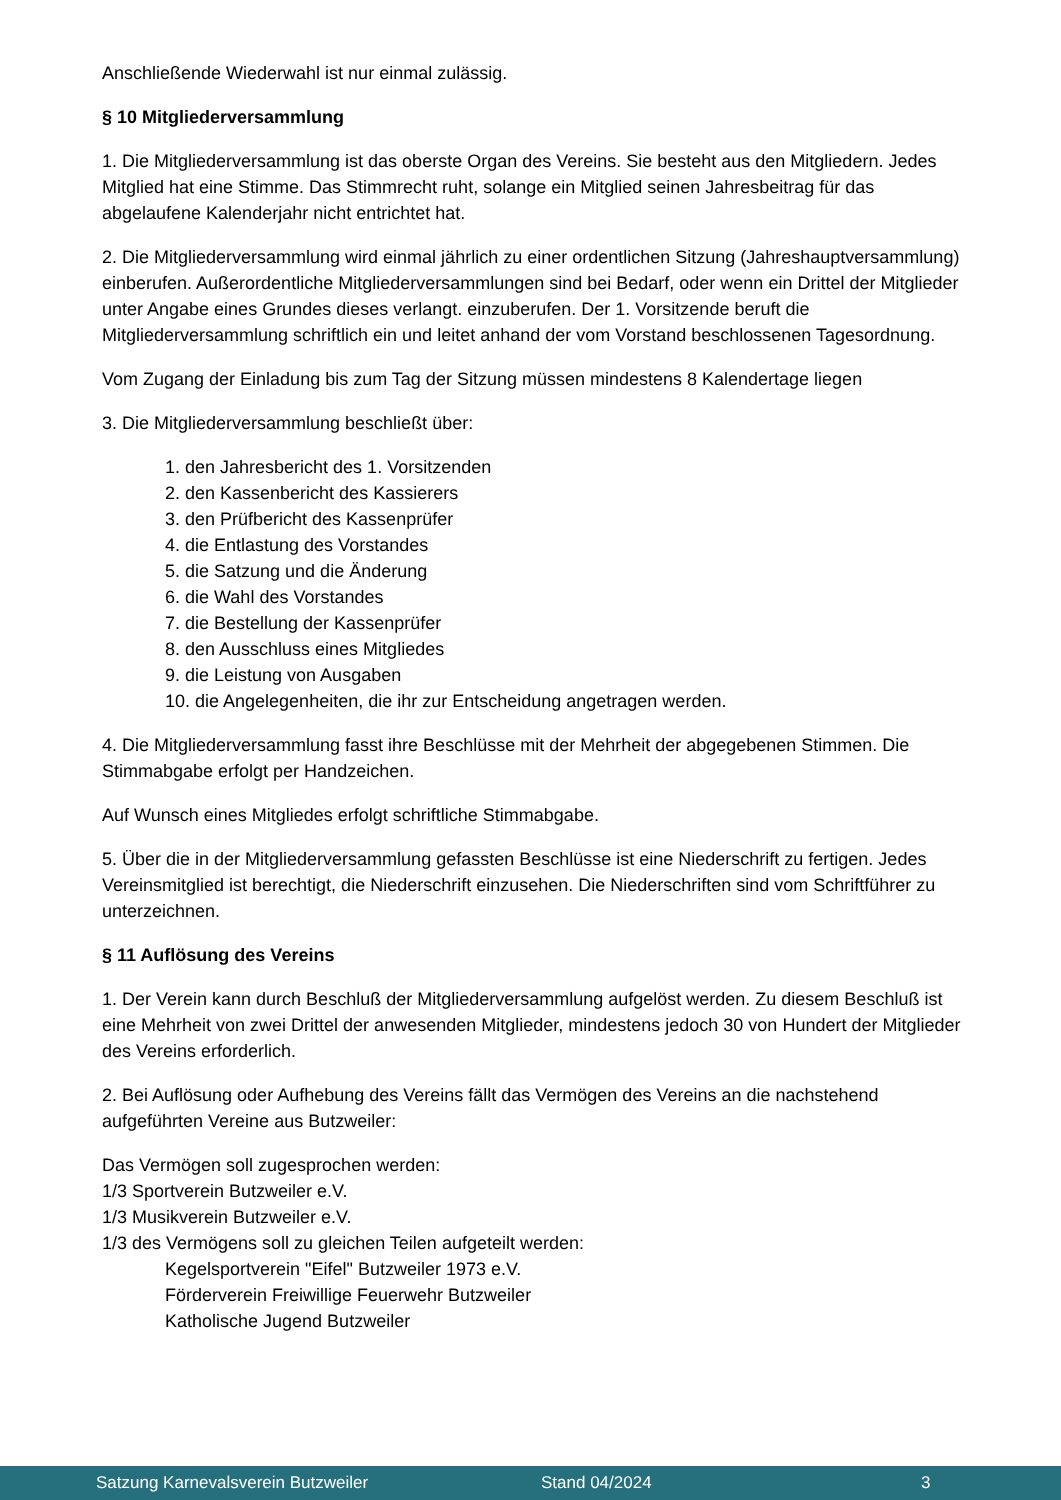Anschließende Wiederwahl ist nur einmal zulässig.
§ 10 Mitgliederversammlung
1. Die Mitgliederversammlung ist das oberste Organ des Vereins. Sie besteht aus den Mitgliedern. Jedes Mitglied hat eine Stimme. Das Stimmrecht ruht, solange ein Mitglied seinen Jahresbeitrag für das abgelaufene Kalenderjahr nicht entrichtet hat.
2. Die Mitgliederversammlung wird einmal jährlich zu einer ordentlichen Sitzung (Jahreshauptversammlung) einberufen. Außerordentliche Mitgliederversammlungen sind bei Bedarf, oder wenn ein Drittel der Mitglieder unter Angabe eines Grundes dieses verlangt. einzuberufen. Der 1. Vorsitzende beruft die Mitgliederversammlung schriftlich ein und leitet anhand der vom Vorstand beschlossenen Tagesordnung.
Vom Zugang der Einladung bis zum Tag der Sitzung müssen mindestens 8 Kalendertage liegen
3. Die Mitgliederversammlung beschließt über:
1. den Jahresbericht des 1. Vorsitzenden
2. den Kassenbericht des Kassierers
3. den Prüfbericht des Kassenprüfer
4. die Entlastung des Vorstandes
5. die Satzung und die Änderung
6. die Wahl des Vorstandes
7. die Bestellung der Kassenprüfer
8. den Ausschluss eines Mitgliedes
9. die Leistung von Ausgaben
10. die Angelegenheiten, die ihr zur Entscheidung angetragen werden.
4. Die Mitgliederversammlung fasst ihre Beschlüsse mit der Mehrheit der abgegebenen Stimmen. Die Stimmabgabe erfolgt per Handzeichen.
Auf Wunsch eines Mitgliedes erfolgt schriftliche Stimmabgabe.
5. Über die in der Mitgliederversammlung gefassten Beschlüsse ist eine Niederschrift zu fertigen. Jedes Vereinsmitglied ist berechtigt, die Niederschrift einzusehen. Die Niederschriften sind vom Schriftführer zu unterzeichnen.
§ 11 Auflösung des Vereins
1. Der Verein kann durch Beschluß der Mitgliederversammlung aufgelöst werden. Zu diesem Beschluß ist eine Mehrheit von zwei Drittel der anwesenden Mitglieder, mindestens jedoch 30 von Hundert der Mitglieder des Vereins erforderlich.
2. Bei Auflösung oder Aufhebung des Vereins fällt das Vermögen des Vereins an die nachstehend aufgeführten Vereine aus Butzweiler:
Das Vermögen soll zugesprochen werden:
1/3 Sportverein Butzweiler e.V.
1/3 Musikverein Butzweiler e.V.
1/3 des Vermögens soll zu gleichen Teilen aufgeteilt werden:
Kegelsportverein "Eifel" Butzweiler 1973 e.V.
Förderverein Freiwillige Feuerwehr Butzweiler
Katholische Jugend Butzweiler
Satzung Karnevalsverein Butzweiler Stand 04/2024 3